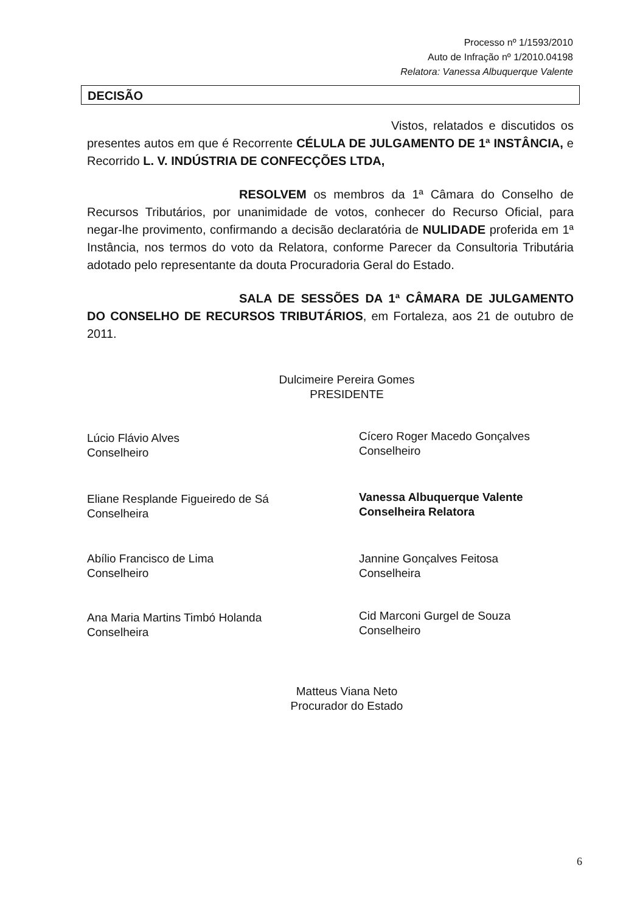Processo nº 1/1593/2010
Auto de Infração nº 1/2010.04198
Relatora: Vanessa Albuquerque Valente
DECISÃO
Vistos, relatados e discutidos os presentes autos em que é Recorrente CÉLULA DE JULGAMENTO DE 1ª INSTÂNCIA, e Recorrido L. V. INDÚSTRIA DE CONFECÇÕES LTDA,
RESOLVEM os membros da 1ª Câmara do Conselho de Recursos Tributários, por unanimidade de votos, conhecer do Recurso Oficial, para negar-lhe provimento, confirmando a decisão declaratória de NULIDADE proferida em 1ª Instância, nos termos do voto da Relatora, conforme Parecer da Consultoria Tributária adotado pelo representante da douta Procuradoria Geral do Estado.
SALA DE SESSÕES DA 1ª CÂMARA DE JULGAMENTO DO CONSELHO DE RECURSOS TRIBUTÁRIOS, em Fortaleza, aos 21 de outubro de 2011.
Dulcimeire Pereira Gomes
PRESIDENTE
Lúcio Flávio Alves
Conselheiro
Cícero Roger Macedo Gonçalves
Conselheiro
Eliane Resplande Figueiredo de Sá
Conselheira
Vanessa Albuquerque Valente
Conselheira Relatora
Abílio Francisco de Lima
Conselheiro
Jannine Gonçalves Feitosa
Conselheira
Ana Maria Martins Timbó Holanda
Conselheira
Cid Marconi Gurgel de Souza
Conselheiro
Matteus Viana Neto
Procurador do Estado
6